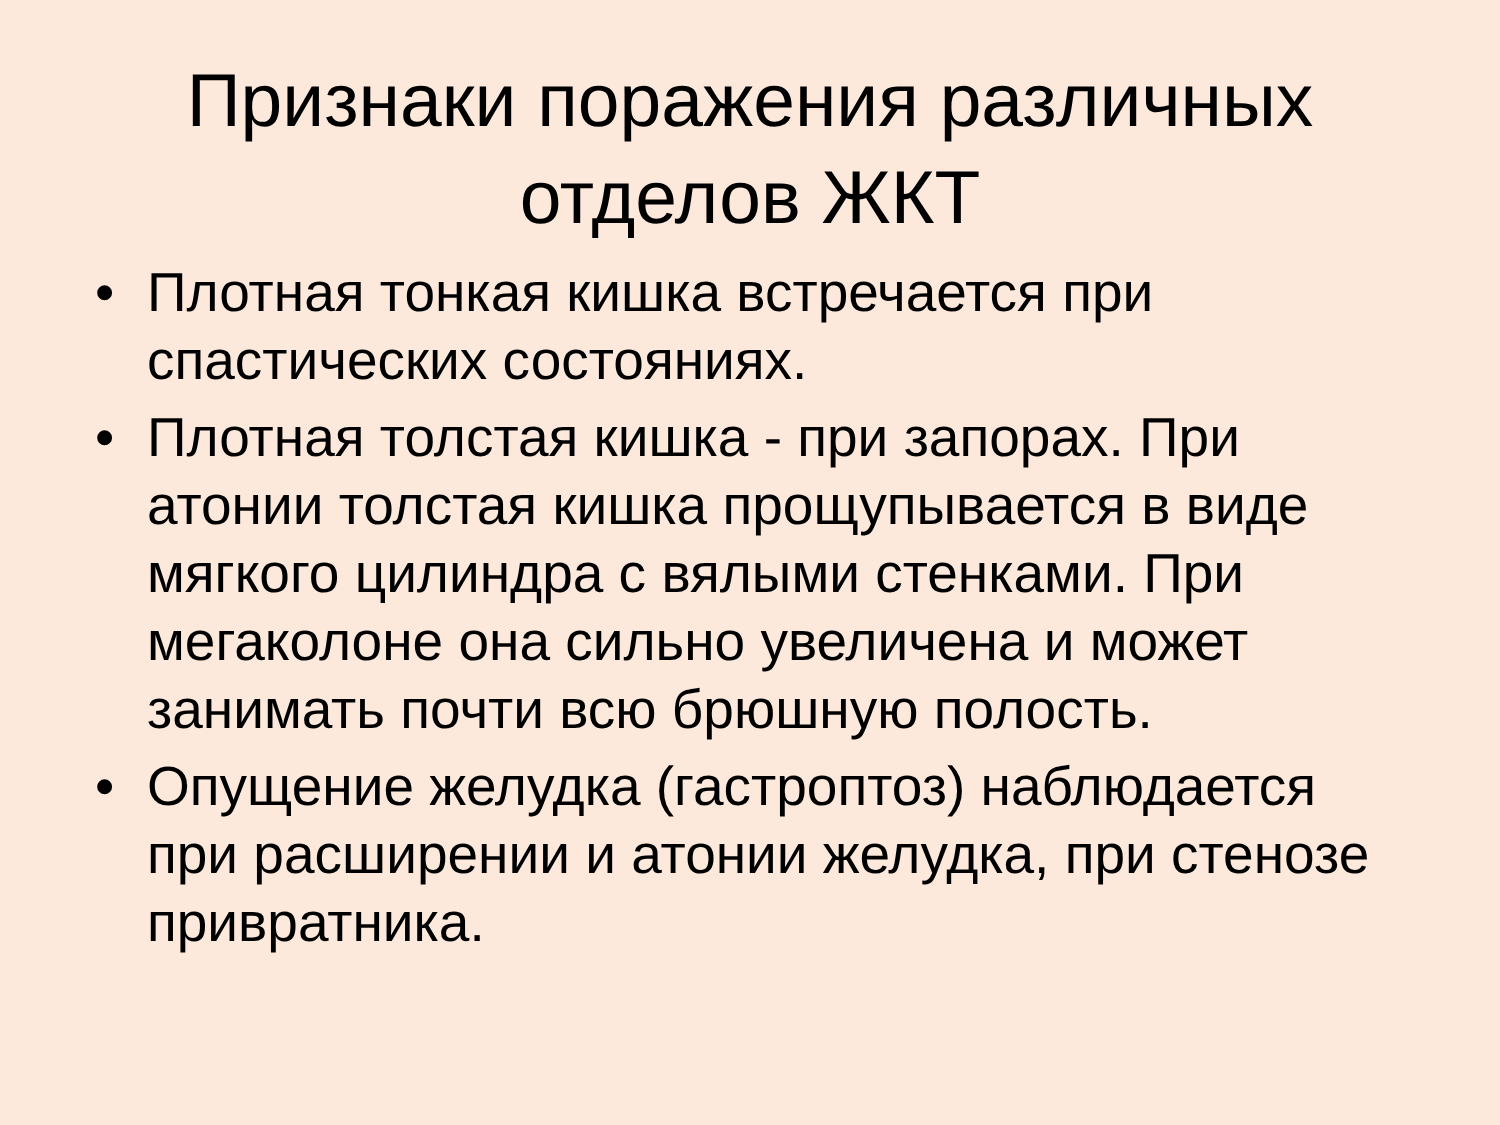Признаки поражения различных
отделов ЖКТ
• Плотная тонкая кишка встречается при спастических состояниях.
• Плотная толстая кишка - при запорах. При атонии толстая кишка прощупывается в виде мягкого цилиндра с вялыми стенками. При мегаколоне она сильно увеличена и может занимать почти всю брюшную полость.
• Опущение желудка (гастроптоз) наблюдается при расширении и атонии желудка, при стенозе привратника.